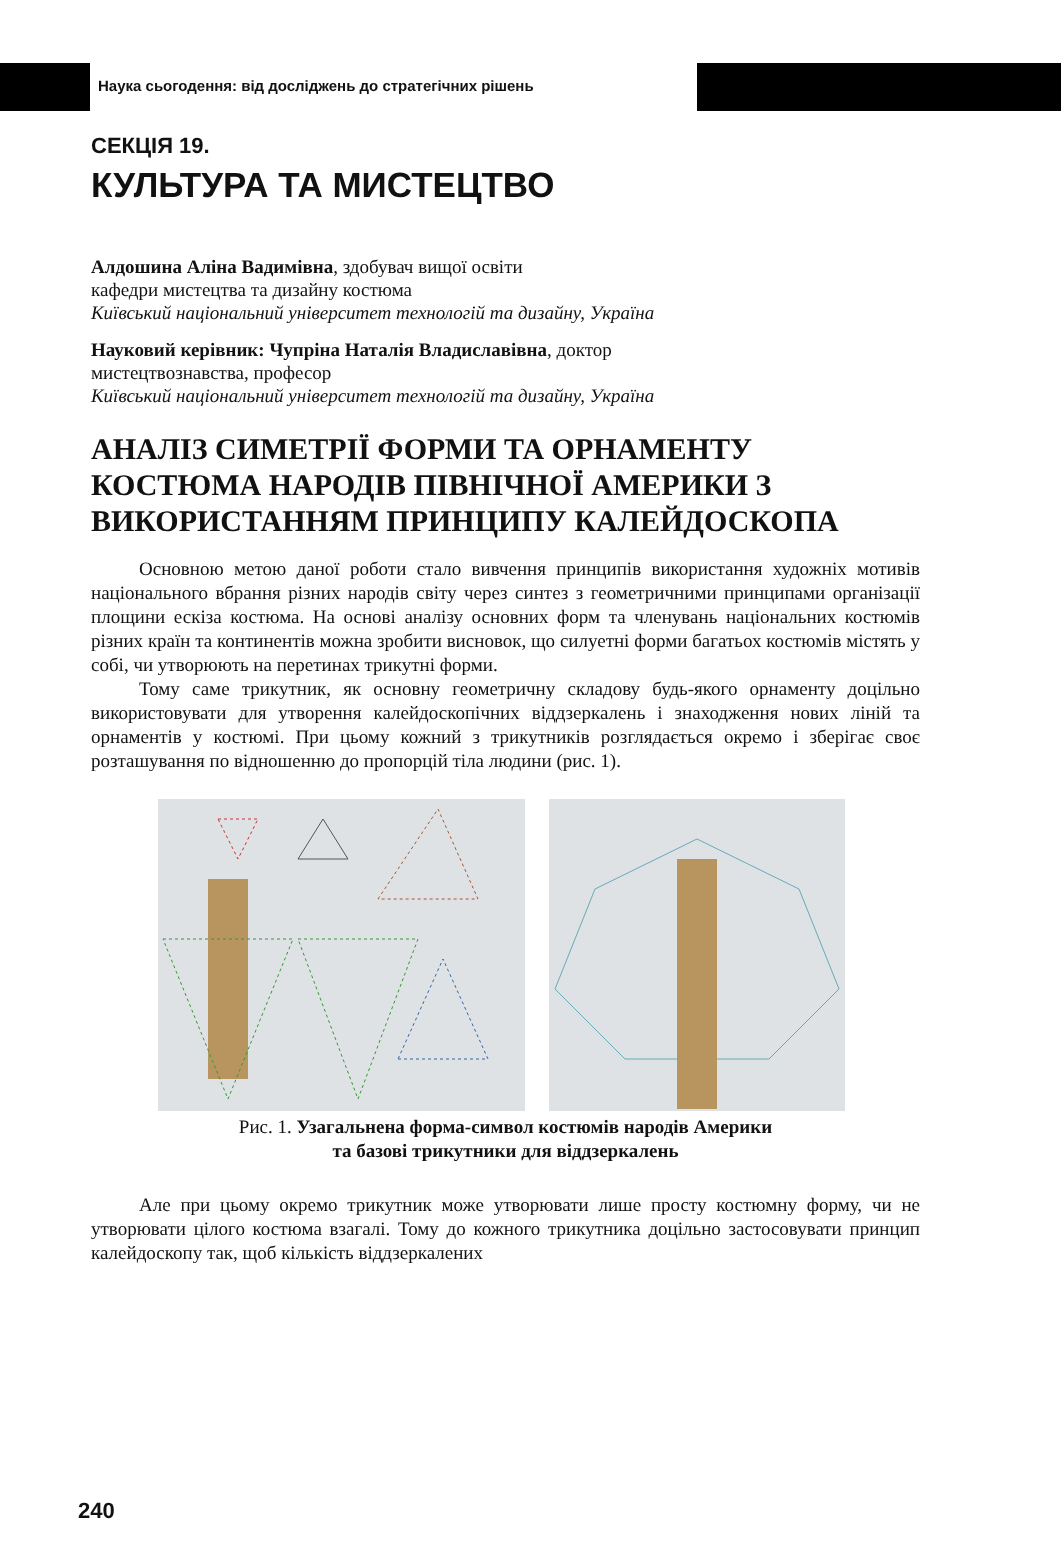Наука сьогодення: від досліджень до стратегічних рішень
СЕКЦІЯ 19.
КУЛЬТУРА ТА МИСТЕЦТВО
Алдошина Аліна Вадимівна, здобувач вищої освіти
кафедри мистецтва та дизайну костюма
Київський національний університет технологій та дизайну, Україна
Науковий керівник: Чупріна Наталія Владиславівна, доктор
мистецтвознавства, професор
Київський національний університет технологій та дизайну, Україна
АНАЛІЗ СИМЕТРІЇ ФОРМИ ТА ОРНАМЕНТУ КОСТЮМА НАРОДІВ ПІВНІЧНОЇ АМЕРИКИ З ВИКОРИСТАННЯМ ПРИНЦИПУ КАЛЕЙДОСКОПА
Основною метою даної роботи стало вивчення принципів використання художніх мотивів національного вбрання різних народів світу через синтез з геометричними принципами організації площини ескіза костюма. На основі аналізу основних форм та членувань національних костюмів різних країн та континентів можна зробити висновок, що силуетні форми багатьох костюмів містять у собі, чи утворюють на перетинах трикутні форми.
Тому саме трикутник, як основну геометричну складову будь-якого орнаменту доцільно використовувати для утворення калейдоскопічних віддзеркалень і знаходження нових ліній та орнаментів у костюмі. При цьому кожний з трикутників розглядається окремо і зберігає своє розташування по відношенню до пропорцій тіла людини (рис. 1).
Рис. 1. Узагальнена форма-символ костюмів народів Америки
та базові трикутники для віддзеркалень
Але при цьому окремо трикутник може утворювати лише просту костюмну форму, чи не утворювати цілого костюма взагалі. Тому до кожного трикутника доцільно застосовувати принцип калейдоскопу так, щоб кількість віддзеркалених
240